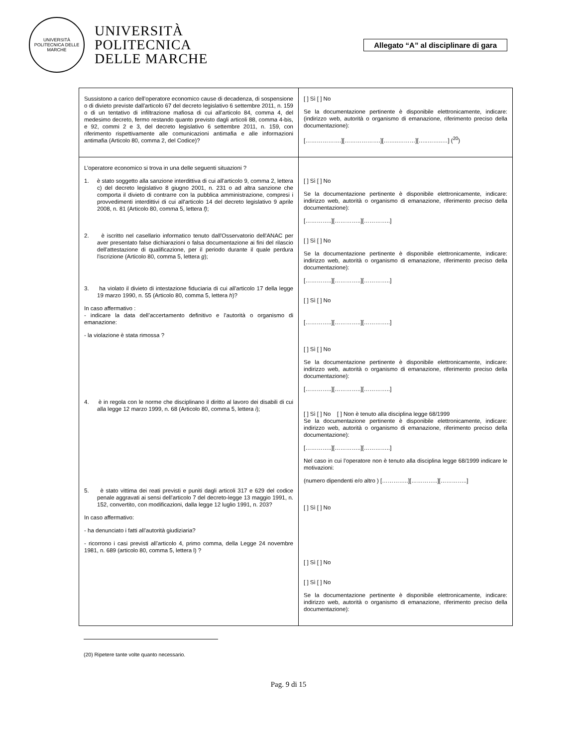UNIVERSITÀ POLITECNICA DELLE MARCHE
UNIVERSITÀ
POLITECNICA
DELLE MARCHE
Allegato “A” al disciplinare di gara
| Sussistono a carico dell’operatore economico cause di decadenza, di sospensione o di divieto previste dall'articolo 67 del decreto legislativo 6 settembre 2011, n. 159 o di un tentativo di infiltrazione mafiosa di cui all'articolo 84, comma 4, del medesimo decreto, fermo restando quanto previsto dagli articoli 88, comma 4-bis, e 92, commi 2 e 3, del decreto legislativo 6 settembre 2011, n. 159, con riferimento rispettivamente alle comunicazioni antimafia e alle informazioni antimafia (Articolo 80, comma 2, del Codice)? | [ ] Sì [ ] No Se la documentazione pertinente è disponibile elettronicamente, indicare: (indirizzo web, autorità o organismo di emanazione, riferimento preciso della documentazione): [……………….][……………….][……..………][…..……..…] (<sup>20</sup>) |
| L’operatore economico si trova in una delle seguenti situazioni ? 1. è stato soggetto alla sanzione interdittiva di cui all'articolo 9, comma 2, lettera c) del decreto legislativo 8 giugno 2001, n. 231 o ad altra sanzione che comporta il divieto di contrarre con la pubblica amministrazione, compresi i provvedimenti interdittivi di cui all'articolo 14 del decreto legislativo 9 aprile 2008, n. 81 (Articolo 80, comma 5, lettera f) ; 2. è iscritto nel casellario informatico tenuto dall'Osservatorio dell'ANAC per aver presentato false dichiarazioni o falsa documentazione ai fini del rilascio dell'attestazione di qualificazione, per il periodo durante il quale perdura l'iscrizione (Articolo 80, comma 5, lettera g ); 3. ha violato il divieto di intestazione fiduciaria di cui all'articolo 17 della legge 19 marzo 1990, n. 55 (Articolo 80, comma 5, lettera h )? In caso affermativo : - indicare la data dell’accertamento definitivo e l’autorità o organismo di emanazione: - la violazione è stata rimossa ? 4. è in regola con le norme che disciplinano il diritto al lavoro dei disabili di cui alla legge 12 marzo 1999, n. 68 (Articolo 80, comma 5, lettera i ); 5. è stato vittima dei reati previsti e puniti dagli articoli 317 e 629 del codice penale aggravati ai sensi dell'articolo 7 del decreto-legge 13 maggio 1991, n. 152, convertito, con modificazioni, dalla legge 12 luglio 1991, n. 203? In caso affermativo: - ha denunciato i fatti all’autorità giudiziaria? - ricorrono i casi previsti all’articolo 4, primo comma, della Legge 24 novembre 1981, n. 689 (articolo 80, comma 5, lettera l) ? | [ ] Sì [ ] No Se la documentazione pertinente è disponibile elettronicamente, indicare: indirizzo web, autorità o organismo di emanazione, riferimento preciso della documentazione): […………..][…………..][…………..] [ ] Sì [ ] No Se la documentazione pertinente è disponibile elettronicamente, indicare: indirizzo web, autorità o organismo di emanazione, riferimento preciso della documentazione): […………..][…………..][…………..] [ ] Sì [ ] No […………..][…………..][…………..] [ ] Sì [ ] No Se la documentazione pertinente è disponibile elettronicamente, indicare: indirizzo web, autorità o organismo di emanazione, riferimento preciso della documentazione): […………..][…………..][…………..] [ ] Sì [ ] No [ ] Non è tenuto alla disciplina legge 68/1999 Se la documentazione pertinente è disponibile elettronicamente, indicare: indirizzo web, autorità o organismo di emanazione, riferimento preciso della documentazione): […………..][…………..][…………..] Nel caso in cui l’operatore non è tenuto alla disciplina legge 68/1999 indicare le motivazioni: (numero dipendenti e/o altro ) […………..][…………..][…………..] [ ] Sì [ ] No [ ] Sì [ ] No [ ] Sì [ ] No Se la documentazione pertinente è disponibile elettronicamente, indicare: indirizzo web, autorità o organismo di emanazione, riferimento preciso della documentazione): |
(20) Ripetere tante volte quanto necessario.
Pag. 9 di 15